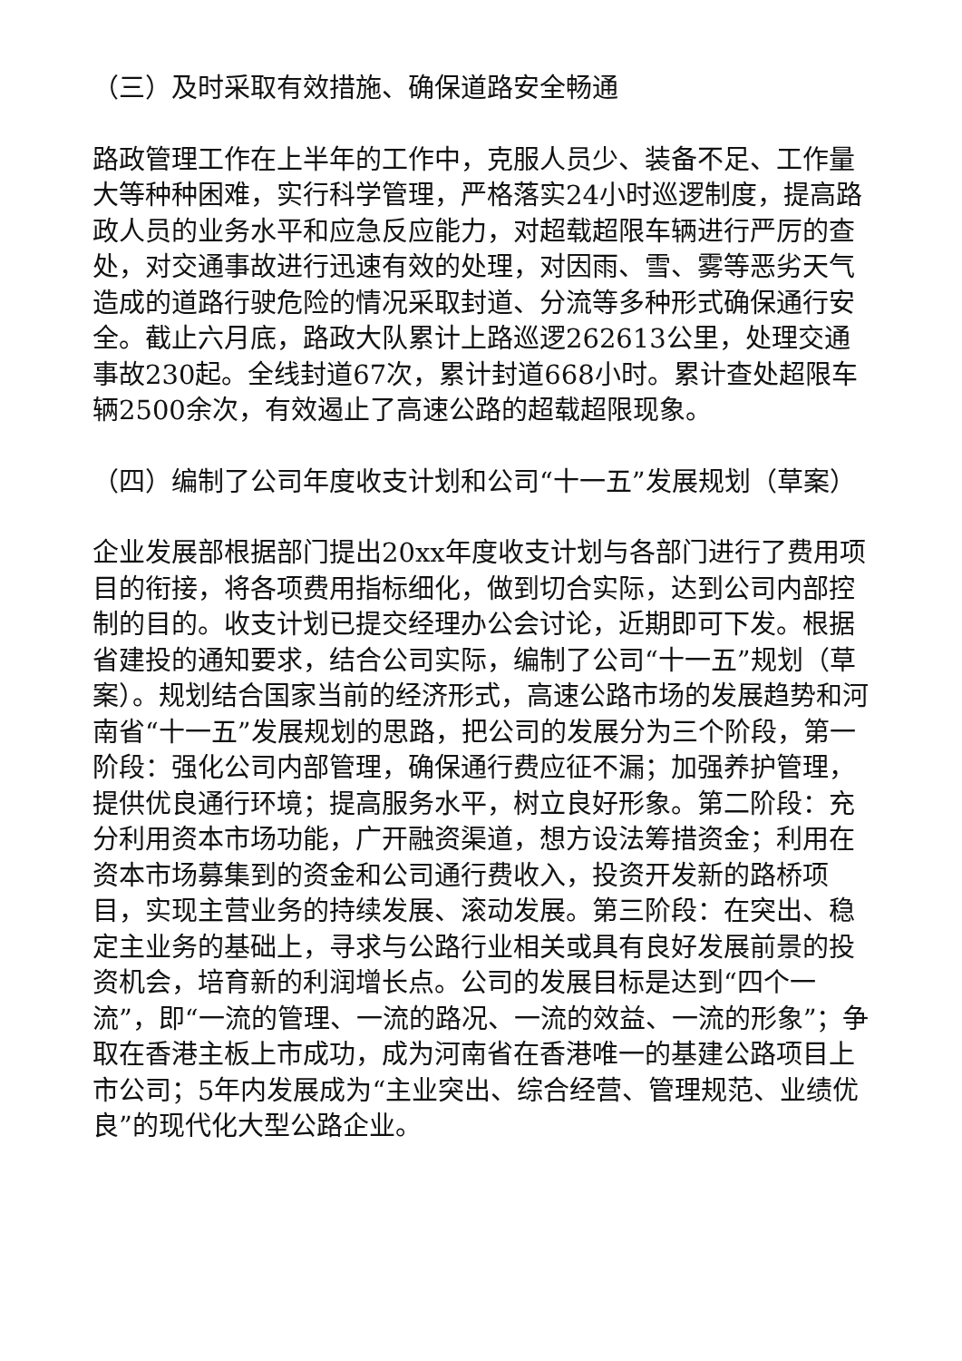（三）及时采取有效措施、确保道路安全畅通
路政管理工作在上半年的工作中，克服人员少、装备不足、工作量大等种种困难，实行科学管理，严格落实24小时巡逻制度，提高路政人员的业务水平和应急反应能力，对超载超限车辆进行严厉的查处，对交通事故进行迅速有效的处理，对因雨、雪、雾等恶劣天气造成的道路行驶危险的情况采取封道、分流等多种形式确保通行安全。截止六月底，路政大队累计上路巡逻262613公里，处理交通事故230起。全线封道67次，累计封道668小时。累计查处超限车辆2500余次，有效遏止了高速公路的超载超限现象。
（四）编制了公司年度收支计划和公司“十一五”发展规划（草案）
企业发展部根据部门提出20xx年度收支计划与各部门进行了费用项目的衔接，将各项费用指标细化，做到切合实际，达到公司内部控制的目的。收支计划已提交经理办公会讨论，近期即可下发。根据省建投的通知要求，结合公司实际，编制了公司“十一五”规划（草案）。规划结合国家当前的经济形式，高速公路市场的发展趋势和河南省“十一五”发展规划的思路，把公司的发展分为三个阶段，第一阶段：强化公司内部管理，确保通行费应征不漏；加强养护管理，提供优良通行环境；提高服务水平，树立良好形象。第二阶段：充分利用资本市场功能，广开融资渠道，想方设法筹措资金；利用在资本市场募集到的资金和公司通行费收入，投资开发新的路桥项目，实现主营业务的持续发展、滚动发展。第三阶段：在突出、稳定主业务的基础上，寻求与公路行业相关或具有良好发展前景的投资机会，培育新的利润增长点。公司的发展目标是达到“四个一流”，即“一流的管理、一流的路况、一流的效益、一流的形象”；争取在香港主板上市成功，成为河南省在香港唯一的基建公路项目上市公司；5年内发展成为“主业突出、综合经营、管理规范、业绩优良”的现代化大型公路企业。